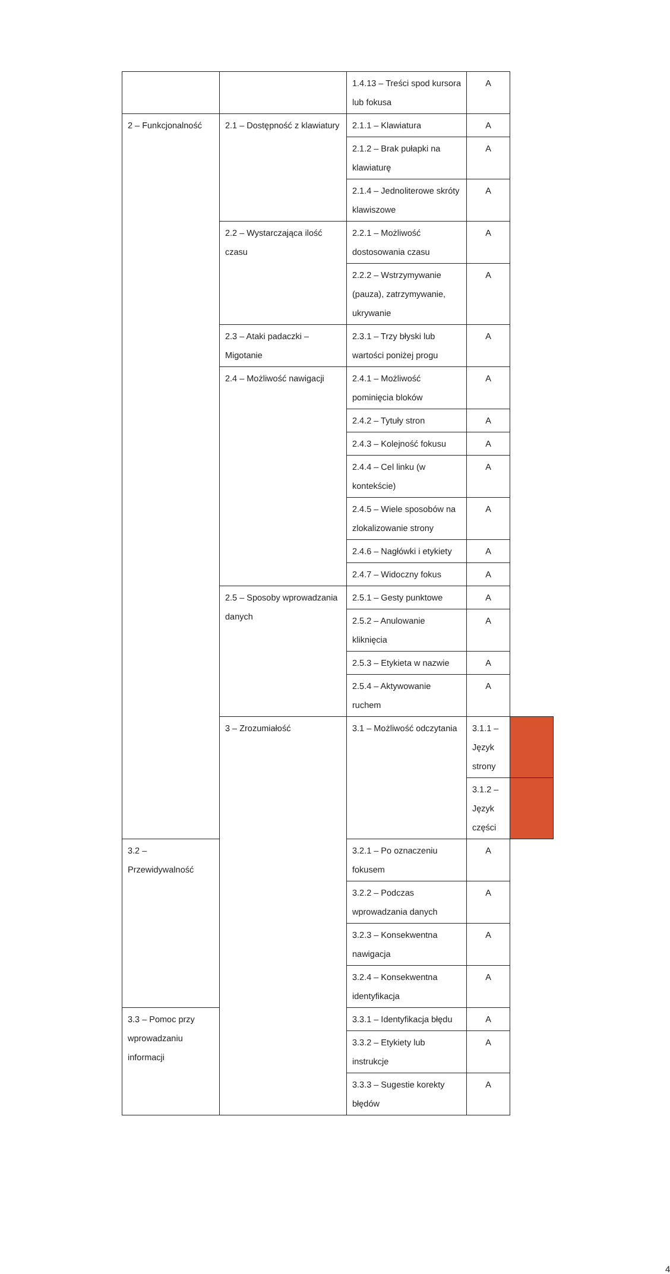| | | 1.4.13 – Treści spod kursora lub fokusa | A | |
| 2 – Funkcjonalność | 2.1 – Dostępność z klawiatury | 2.1.1 – Klawiatura | A | |
| | | 2.1.2 – Brak pułapki na klawiaturę | A | |
| | | 2.1.4 – Jednoliterowe skróty klawiszowe | A | |
| | 2.2 – Wystarczająca ilość czasu | 2.2.1 – Możliwość dostosowania czasu | A | |
| | | 2.2.2 – Wstrzymywanie (pauza), zatrzymywanie, ukrywanie | A | |
| | 2.3 – Ataki padaczki – Migotanie | 2.3.1 – Trzy błyski lub wartości poniżej progu | A | |
| | 2.4 – Możliwość nawigacji | 2.4.1 – Możliwość pominięcia bloków | A | |
| | | 2.4.2 – Tytuły stron | A | |
| | | 2.4.3 – Kolejność fokusu | A | |
| | | 2.4.4 – Cel linku (w kontekście) | A | |
| | | 2.4.5 – Wiele sposobów na zlokalizowanie strony | A | |
| | | 2.4.6 – Nagłówki i etykiety | A | |
| | | 2.4.7 – Widoczny fokus | A | |
| | 2.5 – Sposoby wprowadzania danych | 2.5.1 – Gesty punktowe | A | |
| | | 2.5.2 – Anulowanie kliknięcia | A | |
| | | 2.5.3 – Etykieta w nazwie | A | |
| | | 2.5.4 – Aktywowanie ruchem | A | |
| | 3 – Zrozumiałość | 3.1 – Możliwość odczytania | 3.1.1 – Język strony | |
| | | | 3.1.2 – Język części | |
| 3.2 – Przewidywalność | | 3.2.1 – Po oznaczeniu fokusem | A | |
| | | 3.2.2 – Podczas wprowadzania danych | A | |
| | | 3.2.3 – Konsekwentna nawigacja | A | |
| | | 3.2.4 – Konsekwentna identyfikacja | A | |
| 3.3 – Pomoc przy wprowadzaniu informacji | | 3.3.1 – Identyfikacja błędu | A | |
| | | 3.3.2 – Etykiety lub instrukcje | A | |
| | | 3.3.3 – Sugestie korekty błędów | A | |
4